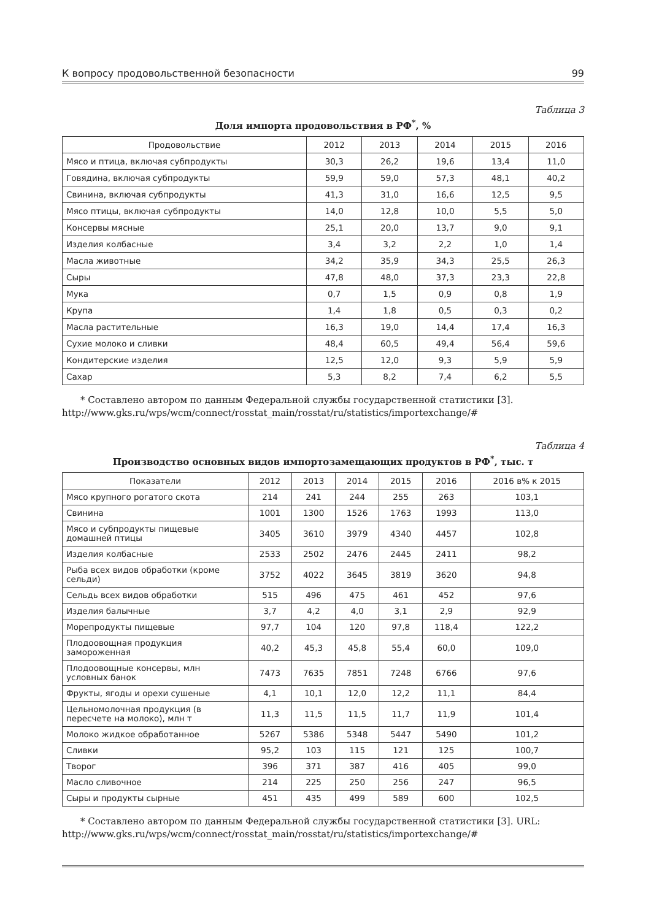К вопросу продовольственной безопасности 99
Таблица 3
Доля импорта продовольствия в РФ<sup>*</sup>, %
| Продовольствие | 2012 | 2013 | 2014 | 2015 | 2016 |
| --- | --- | --- | --- | --- | --- |
| Мясо и птица, включая субпродукты | 30,3 | 26,2 | 19,6 | 13,4 | 11,0 |
| Говядина, включая субпродукты | 59,9 | 59,0 | 57,3 | 48,1 | 40,2 |
| Свинина, включая субпродукты | 41,3 | 31,0 | 16,6 | 12,5 | 9,5 |
| Мясо птицы, включая субпродукты | 14,0 | 12,8 | 10,0 | 5,5 | 5,0 |
| Консервы мясные | 25,1 | 20,0 | 13,7 | 9,0 | 9,1 |
| Изделия колбасные | 3,4 | 3,2 | 2,2 | 1,0 | 1,4 |
| Масла животные | 34,2 | 35,9 | 34,3 | 25,5 | 26,3 |
| Сыры | 47,8 | 48,0 | 37,3 | 23,3 | 22,8 |
| Мука | 0,7 | 1,5 | 0,9 | 0,8 | 1,9 |
| Крупа | 1,4 | 1,8 | 0,5 | 0,3 | 0,2 |
| Масла растительные | 16,3 | 19,0 | 14,4 | 17,4 | 16,3 |
| Сухие молоко и сливки | 48,4 | 60,5 | 49,4 | 56,4 | 59,6 |
| Кондитерские изделия | 12,5 | 12,0 | 9,3 | 5,9 | 5,9 |
| Сахар | 5,3 | 8,2 | 7,4 | 6,2 | 5,5 |
* Составлено автором по данным Федеральной службы государственной статистики [3]. http://www.gks.ru/wps/wcm/connect/rosstat_main/rosstat/ru/statistics/importexchange/#
Таблица 4
Производство основных видов импортозамещающих продуктов в РФ<sup>*</sup>, тыс. т
| Показатели | 2012 | 2013 | 2014 | 2015 | 2016 | 2016 в% к 2015 |
| --- | --- | --- | --- | --- | --- | --- |
| Мясо крупного рогатого скота | 214 | 241 | 244 | 255 | 263 | 103,1 |
| Свинина | 1001 | 1300 | 1526 | 1763 | 1993 | 113,0 |
| Мясо и субпродукты пищевые домашней птицы | 3405 | 3610 | 3979 | 4340 | 4457 | 102,8 |
| Изделия колбасные | 2533 | 2502 | 2476 | 2445 | 2411 | 98,2 |
| Рыба всех видов обработки (кроме сельди) | 3752 | 4022 | 3645 | 3819 | 3620 | 94,8 |
| Сельдь всех видов обработки | 515 | 496 | 475 | 461 | 452 | 97,6 |
| Изделия балычные | 3,7 | 4,2 | 4,0 | 3,1 | 2,9 | 92,9 |
| Морепродукты пищевые | 97,7 | 104 | 120 | 97,8 | 118,4 | 122,2 |
| Плодоовощная продукция замороженная | 40,2 | 45,3 | 45,8 | 55,4 | 60,0 | 109,0 |
| Плодоовощные консервы, млн условных банок | 7473 | 7635 | 7851 | 7248 | 6766 | 97,6 |
| Фрукты, ягоды и орехи сушеные | 4,1 | 10,1 | 12,0 | 12,2 | 11,1 | 84,4 |
| Цельномолочная продукция (в пересчете на молоко), млн т | 11,3 | 11,5 | 11,5 | 11,7 | 11,9 | 101,4 |
| Молоко жидкое обработанное | 5267 | 5386 | 5348 | 5447 | 5490 | 101,2 |
| Сливки | 95,2 | 103 | 115 | 121 | 125 | 100,7 |
| Творог | 396 | 371 | 387 | 416 | 405 | 99,0 |
| Масло сливочное | 214 | 225 | 250 | 256 | 247 | 96,5 |
| Сыры и продукты сырные | 451 | 435 | 499 | 589 | 600 | 102,5 |
* Составлено автором по данным Федеральной службы государственной статистики [3]. URL: http://www.gks.ru/wps/wcm/connect/rosstat_main/rosstat/ru/statistics/importexchange/#